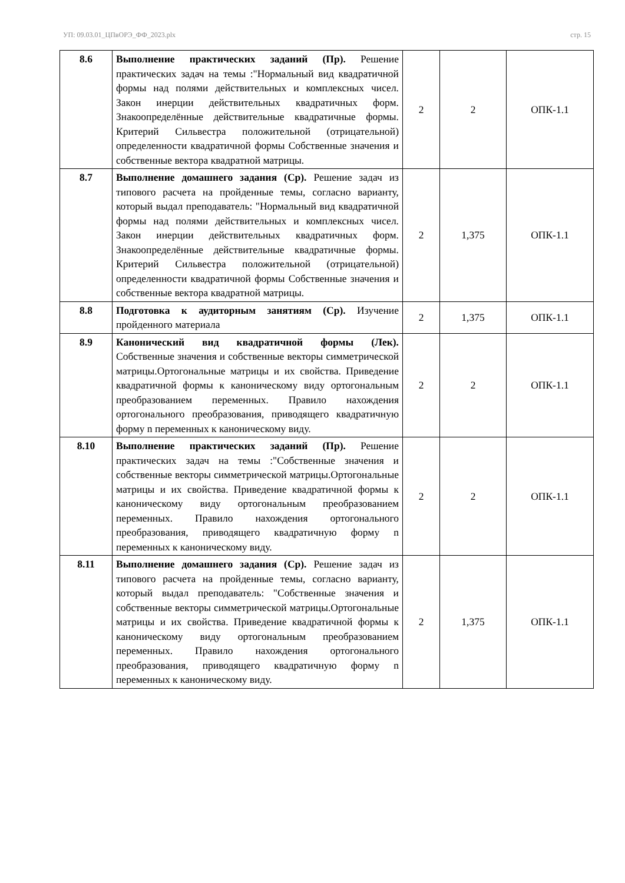УП: 09.03.01_ЦПвОРЭ_ФФ_2023.plx стр. 15
| 8.6 | Выполнение практических заданий (Пр). Решение практических задач на темы :"Нормальный вид квадратичной формы над полями действительных и комплексных чисел. Закон инерции действительных квадратичных форм. Знакоопределённые действительные квадратичные формы. Критерий Сильвестра положительной (отрицательной) определенности квадратичной формы Собственные значения и собственные вектора квадратной матрицы. | 2 | 2 | ОПК-1.1 |
| 8.7 | Выполнение домашнего задания (Ср). Решение задач из типового расчета на пройденные темы, согласно варианту, который выдал преподаватель: "Нормальный вид квадратичной формы над полями действительных и комплексных чисел. Закон инерции действительных квадратичных форм. Знакоопределённые действительные квадратичные формы. Критерий Сильвестра положительной (отрицательной) определенности квадратичной формы Собственные значения и собственные вектора квадратной матрицы. | 2 | 1,375 | ОПК-1.1 |
| 8.8 | Подготовка к аудиторным занятиям (Ср). Изучение пройденного материала | 2 | 1,375 | ОПК-1.1 |
| 8.9 | Канонический вид квадратичной формы (Лек). Собственные значения и собственные векторы симметрической матрицы.Ортогональные матрицы и их свойства. Приведение квадратичной формы к каноническому виду ортогональным преобразованием переменных. Правило нахождения ортогонального преобразования, приводящего квадратичную форму n переменных к каноническому виду. | 2 | 2 | ОПК-1.1 |
| 8.10 | Выполнение практических заданий (Пр). Решение практических задач на темы :"Собственные значения и собственные векторы симметрической матрицы.Ортогональные матрицы и их свойства. Приведение квадратичной формы к каноническому виду ортогональным преобразованием переменных. Правило нахождения ортогонального преобразования, приводящего квадратичную форму n переменных к каноническому виду. | 2 | 2 | ОПК-1.1 |
| 8.11 | Выполнение домашнего задания (Ср). Решение задач из типового расчета на пройденные темы, согласно варианту, который выдал преподаватель: "Собственные значения и собственные векторы симметрической матрицы.Ортогональные матрицы и их свойства. Приведение квадратичной формы к каноническому виду ортогональным преобразованием переменных. Правило нахождения ортогонального преобразования, приводящего квадратичную форму n переменных к каноническому виду. | 2 | 1,375 | ОПК-1.1 |